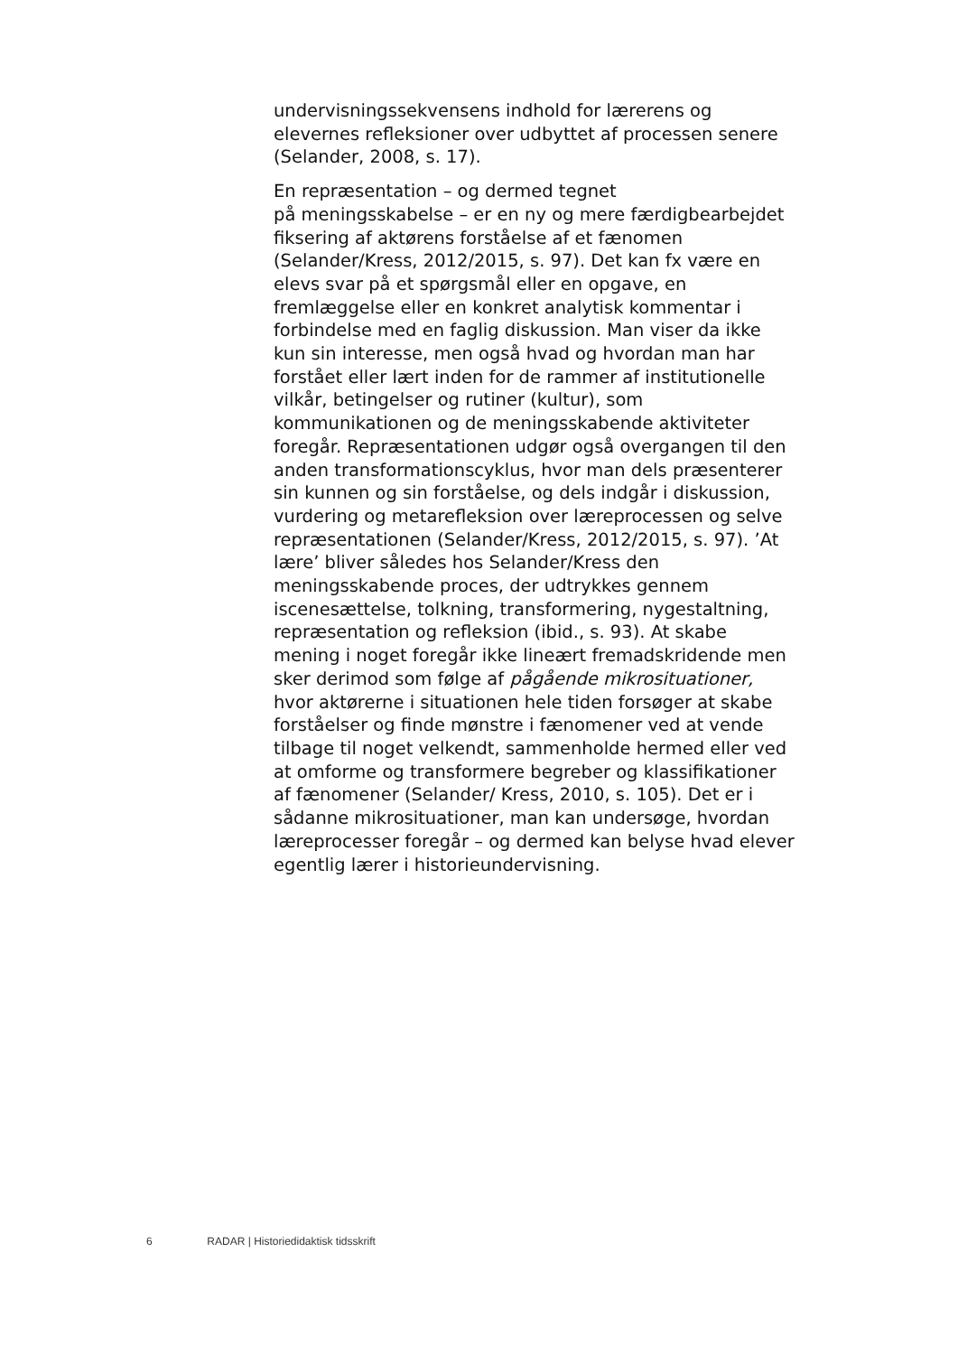undervisningssekvensens indhold for lærerens og elevernes refleksioner over udbyttet af processen senere (Selander, 2008, s. 17).
En repræsentation – og dermed tegnet
på meningsskabelse – er en ny og mere færdigbearbejdet fiksering af aktørens forståelse af et fænomen (Selander/Kress, 2012/2015, s. 97). Det kan fx være en elevs svar på et spørgsmål eller en opgave, en fremlæggelse eller en konkret analytisk kommentar i forbindelse med en faglig diskussion. Man viser da ikke kun sin interesse, men også hvad og hvordan man har forstået eller lært inden for de rammer af institutionelle vilkår, betingelser og rutiner (kultur), som kommunikationen og de meningsskabende aktiviteter foregår. Repræsentationen udgør også overgangen til den anden transformationscyklus, hvor man dels præsenterer sin kunnen og sin forståelse, og dels indgår i diskussion, vurdering og metarefleksion over læreprocessen og selve repræsentationen (Selander/Kress, 2012/2015, s. 97). ’At lære’ bliver således hos Selander/Kress den meningsskabende proces, der udtrykkes gennem iscenesættelse, tolkning, transformering, nygestaltning, repræsentation og refleksion (ibid., s. 93). At skabe mening i noget foregår ikke lineært fremadskridende men sker derimod som følge af pågående mikrosituationer, hvor aktørerne i situationen hele tiden forsøger at skabe forståelser og finde mønstre i fænomener ved at vende tilbage til noget velkendt, sammenholde hermed eller ved at omforme og transformere begreber og klassifikationer af fænomener (Selander/ Kress, 2010, s. 105). Det er i sådanne mikrosituationer, man kan undersøge, hvordan læreprocesser foregår – og dermed kan belyse hvad elever egentlig lærer i historieundervisning.
6 RADAR | Historiedidaktisk tidsskrift